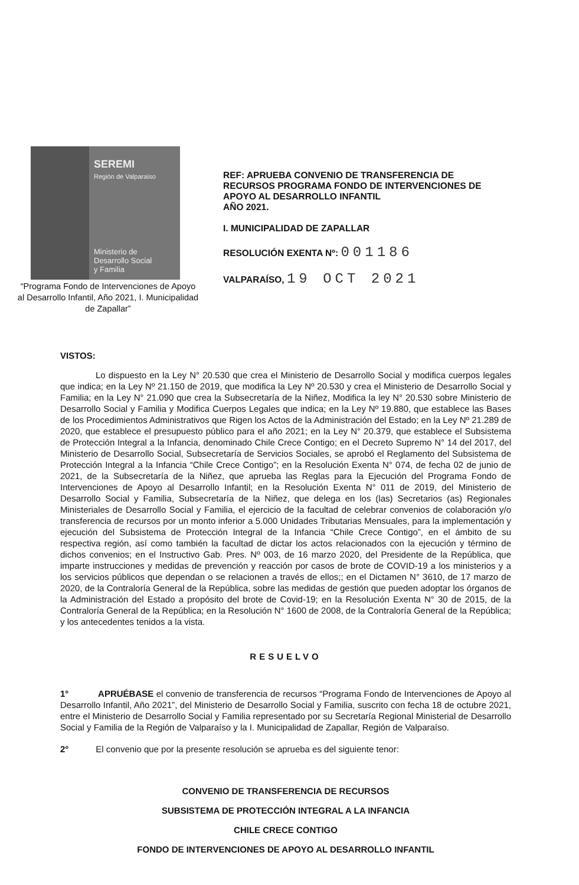SEREMI
Región de Valparaíso
Ministerio de
Desarrollo Social
y Familia
“Programa Fondo de Intervenciones de Apoyo al Desarrollo Infantil, Año 2021, I. Municipalidad de Zapallar”
REF: APRUEBA CONVENIO DE TRANSFERENCIA DE RECURSOS PROGRAMA FONDO DE INTERVENCIONES DE APOYO AL DESARROLLO INFANTIL
AÑO 2021.
I. MUNICIPALIDAD DE ZAPALLAR
RESOLUCIÓN EXENTA Nº: 001186
VALPARAÍSO, 19 OCT 2021
VISTOS:
Lo dispuesto en la Ley N° 20.530 que crea el Ministerio de Desarrollo Social y modifica cuerpos legales que indica; en la Ley Nº 21.150 de 2019, que modifica la Ley Nº 20.530 y crea el Ministerio de Desarrollo Social y Familia; en la Ley N° 21.090 que crea la Subsecretaría de la Niñez, Modifica la ley N° 20.530 sobre Ministerio de Desarrollo Social y Familia y Modifica Cuerpos Legales que indica; en la Ley Nº 19.880, que establece las Bases de los Procedimientos Administrativos que Rigen los Actos de la Administración del Estado; en la Ley Nº 21.289 de 2020, que establece el presupuesto público para el año 2021; en la Ley N° 20.379, que establece el Subsistema de Protección Integral a la Infancia, denominado Chile Crece Contigo; en el Decreto Supremo N° 14 del 2017, del Ministerio de Desarrollo Social, Subsecretaría de Servicios Sociales, se aprobó el Reglamento del Subsistema de Protección Integral a la Infancia “Chile Crece Contigo”; en la Resolución Exenta N° 074, de fecha 02 de junio de 2021, de la Subsecretaría de la Niñez, que aprueba las Reglas para la Ejecución del Programa Fondo de Intervenciones de Apoyo al Desarrollo Infantil; en la Resolución Exenta N° 011 de 2019, del Ministerio de Desarrollo Social y Familia, Subsecretaría de la Niñez, que delega en los (las) Secretarios (as) Regionales Ministeriales de Desarrollo Social y Familia, el ejercicio de la facultad de celebrar convenios de colaboración y/o transferencia de recursos por un monto inferior a 5.000 Unidades Tributarias Mensuales, para la implementación y ejecución del Subsistema de Protección Integral de la Infancia “Chile Crece Contigo”, en el ámbito de su respectiva región, así como también la facultad de dictar los actos relacionados con la ejecución y término de dichos convenios; en el Instructivo Gab. Pres. Nº 003, de 16 marzo 2020, del Presidente de la República, que imparte instrucciones y medidas de prevención y reacción por casos de brote de COVID-19 a los ministerios y a los servicios públicos que dependan o se relacionen a través de ellos;; en el Dictamen N° 3610, de 17 marzo de 2020, de la Contraloría General de la República, sobre las medidas de gestión que pueden adoptar los órganos de la Administración del Estado a propósito del brote de Covid-19; en la Resolución Exenta N° 30 de 2015, de la Contraloría General de la República; en la Resolución N° 1600 de 2008, de la Contraloría General de la República; y los antecedentes tenidos a la vista.
RESUELVO
1° APRUÉBASE el convenio de transferencia de recursos “Programa Fondo de Intervenciones de Apoyo al Desarrollo Infantil, Año 2021”, del Ministerio de Desarrollo Social y Familia, suscrito con fecha 18 de octubre 2021, entre el Ministerio de Desarrollo Social y Familia representado por su Secretaría Regional Ministerial de Desarrollo Social y Familia de la Región de Valparaíso y la I. Municipalidad de Zapallar, Región de Valparaíso.
2° El convenio que por la presente resolución se aprueba es del siguiente tenor:
CONVENIO DE TRANSFERENCIA DE RECURSOS
SUBSISTEMA DE PROTECCIÓN INTEGRAL A LA INFANCIA
CHILE CRECE CONTIGO
FONDO DE INTERVENCIONES DE APOYO AL DESARROLLO INFANTIL